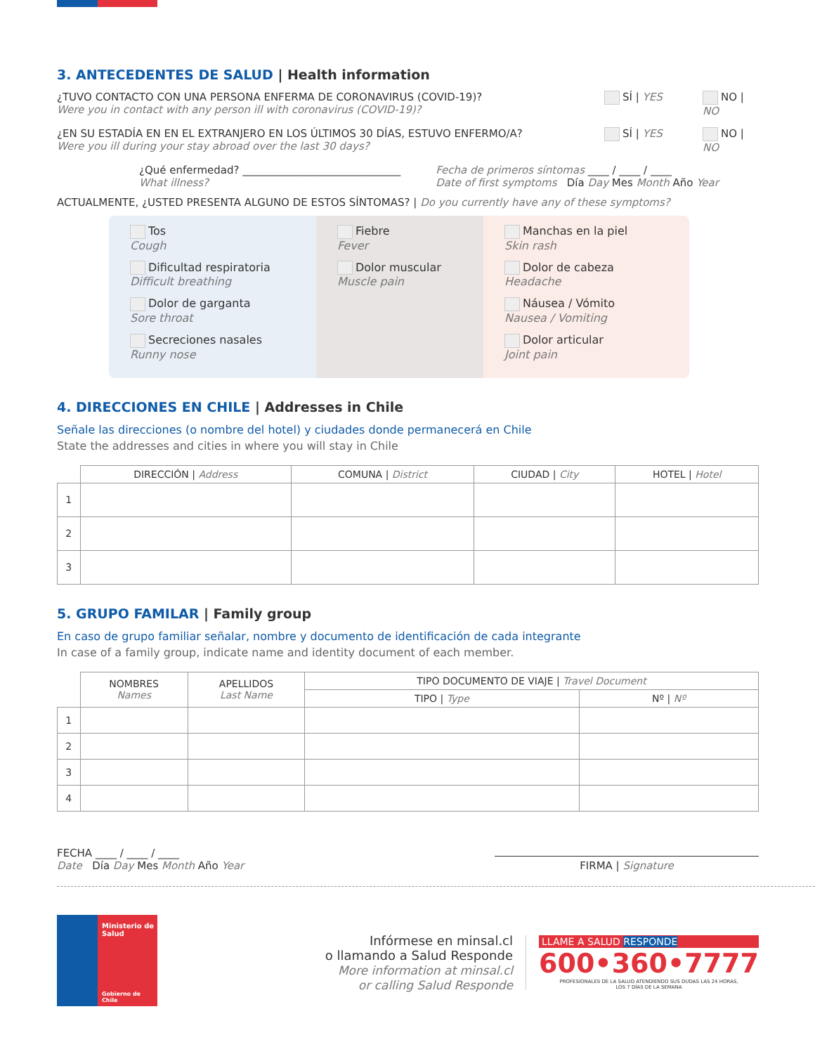3. ANTECEDENTES DE SALUD | Health information
¿TUVO CONTACTO CON UNA PERSONA ENFERMA DE CORONAVIRUS (COVID-19)?
Were you in contact with any person ill with coronavirus (COVID-19)?
SÍ | YES NO | NO
¿EN SU ESTADÍA EN EN EL EXTRANJERO EN LOS ÚLTIMOS 30 DÍAS, ESTUVO ENFERMO/A?
Were you ill during your stay abroad over the last 30 days?
SÍ | YES NO | NO
¿Qué enfermedad? ______________________________
What illness?
Fecha de primeros síntomas ____ / ____ / ____
Date of first symptoms Día Day Mes Month Año Year
ACTUALMENTE, ¿USTED PRESENTA ALGUNO DE ESTOS SÍNTOMAS? | Do you currently have any of these symptoms?
Tos
Cough
Dificultad respiratoria
Difficult breathing
Dolor de garganta
Sore throat
Secreciones nasales
Runny nose
Fiebre
Fever
Dolor muscular
Muscle pain
Manchas en la piel
Skin rash
Dolor de cabeza
Headache
Náusea / Vómito
Nausea / Vomiting
Dolor articular
Joint pain
4. DIRECCIONES EN CHILE | Addresses in Chile
Señale las direcciones (o nombre del hotel) y ciudades donde permanecerá en Chile
State the addresses and cities in where you will stay in Chile
| | DIRECCIÓN / Address | COMUNA / District | CIUDAD / City | HOTEL / Hotel |
| --- | --- | --- | --- | --- |
| 1 | | | | |
| 2 | | | | |
| 3 | | | | |
5. GRUPO FAMILAR | Family group
En caso de grupo familiar señalar, nombre y documento de identificación de cada integrante
In case of a family group, indicate name and identity document of each member.
| | NOMBRES Names | APELLIDOS Last Name | TIPO DOCUMENTO DE VIAJE / Travel Document | |
| --- | --- | --- | --- | --- |
| | | | TIPO / Type | Nº / Nº |
| 1 | | | | |
| 2 | | | | |
| 3 | | | | |
| 4 | | | | |
FECHA ____ / ____ / ____
Date Día Day Mes Month Año Year
FIRMA | Signature
Ministerio de
Salud
Gobierno de Chile
Infórmese en minsal.cl
o llamando a Salud Responde
More information at minsal.cl
or calling Salud Responde
LLAME A SALUD RESPONDE
600•360•7777
PROFESIONALES DE LA SALUD ATENDIENDO SUS DUDAS LAS 24 HORAS,
LOS 7 DÍAS DE LA SEMANA